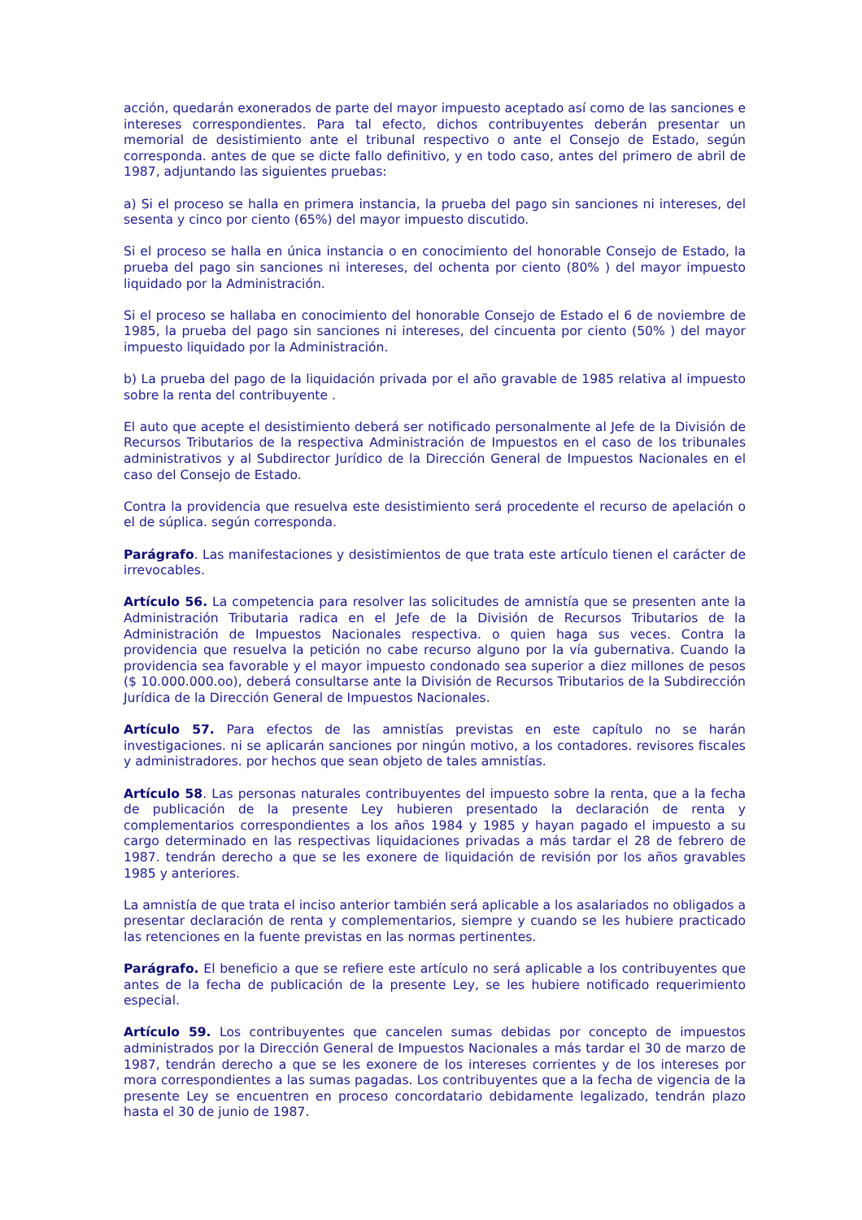acción, quedarán exonerados de parte del mayor impuesto aceptado así como de las sanciones e intereses correspondientes. Para tal efecto, dichos contribuyentes deberán presentar un memorial de desistimiento ante el tribunal respectivo o ante el Consejo de Estado, según corresponda. antes de que se dicte fallo definitivo, y en todo caso, antes del primero de abril de 1987, adjuntando las siguientes pruebas:
a) Si el proceso se halla en primera instancia, la prueba del pago sin sanciones ni intereses, del sesenta y cinco por ciento (65%) del mayor impuesto discutido.
Si el proceso se halla en única instancia o en conocimiento del honorable Consejo de Estado, la prueba del pago sin sanciones ni intereses, del ochenta por ciento (80% ) del mayor impuesto liquidado por la Administración.
Si el proceso se hallaba en conocimiento del honorable Consejo de Estado el 6 de noviembre de 1985, la prueba del pago sin sanciones ni intereses, del cincuenta por ciento (50% ) del mayor impuesto liquidado por la Administración.
b) La prueba del pago de la liquidación privada por el año gravable de 1985 relativa al impuesto sobre la renta del contribuyente .
El auto que acepte el desistimiento deberá ser notificado personalmente al Jefe de la División de Recursos Tributarios de la respectiva Administración de Impuestos en el caso de los tribunales administrativos y al Subdirector Jurídico de la Dirección General de Impuestos Nacionales en el caso del Consejo de Estado.
Contra la providencia que resuelva este desistimiento será procedente el recurso de apelación o el de súplica. según corresponda.
Parágrafo. Las manifestaciones y desistimientos de que trata este artículo tienen el carácter de irrevocables.
Artículo 56. La competencia para resolver las solicitudes de amnistía que se presenten ante la Administración Tributaria radica en el Jefe de la División de Recursos Tributarios de la Administración de Impuestos Nacionales respectiva. o quien haga sus veces. Contra la providencia que resuelva la petición no cabe recurso alguno por la vía gubernativa. Cuando la providencia sea favorable y el mayor impuesto condonado sea superior a diez millones de pesos ($ 10.000.000.oo), deberá consultarse ante la División de Recursos Tributarios de la Subdirección Jurídica de la Dirección General de Impuestos Nacionales.
Artículo 57. Para efectos de las amnistías previstas en este capítulo no se harán investigaciones. ni se aplicarán sanciones por ningún motivo, a los contadores. revisores fiscales y administradores. por hechos que sean objeto de tales amnistías.
Artículo 58. Las personas naturales contribuyentes del impuesto sobre la renta, que a la fecha de publicación de la presente Ley hubieren presentado la declaración de renta y complementarios correspondientes a los años 1984 y 1985 y hayan pagado el impuesto a su cargo determinado en las respectivas liquidaciones privadas a más tardar el 28 de febrero de 1987. tendrán derecho a que se les exonere de liquidación de revisión por los años gravables 1985 y anteriores.
La amnistía de que trata el inciso anterior también será aplicable a los asalariados no obligados a presentar declaración de renta y complementarios, siempre y cuando se les hubiere practicado las retenciones en la fuente previstas en las normas pertinentes.
Parágrafo. El beneficio a que se refiere este artículo no será aplicable a los contribuyentes que antes de la fecha de publicación de la presente Ley, se les hubiere notificado requerimiento especial.
Artículo 59. Los contribuyentes que cancelen sumas debidas por concepto de impuestos administrados por la Dirección General de Impuestos Nacionales a más tardar el 30 de marzo de 1987, tendrán derecho a que se les exonere de los intereses corrientes y de los intereses por mora correspondientes a las sumas pagadas. Los contribuyentes que a la fecha de vigencia de la presente Ley se encuentren en proceso concordatario debidamente legalizado, tendrán plazo hasta el 30 de junio de 1987.